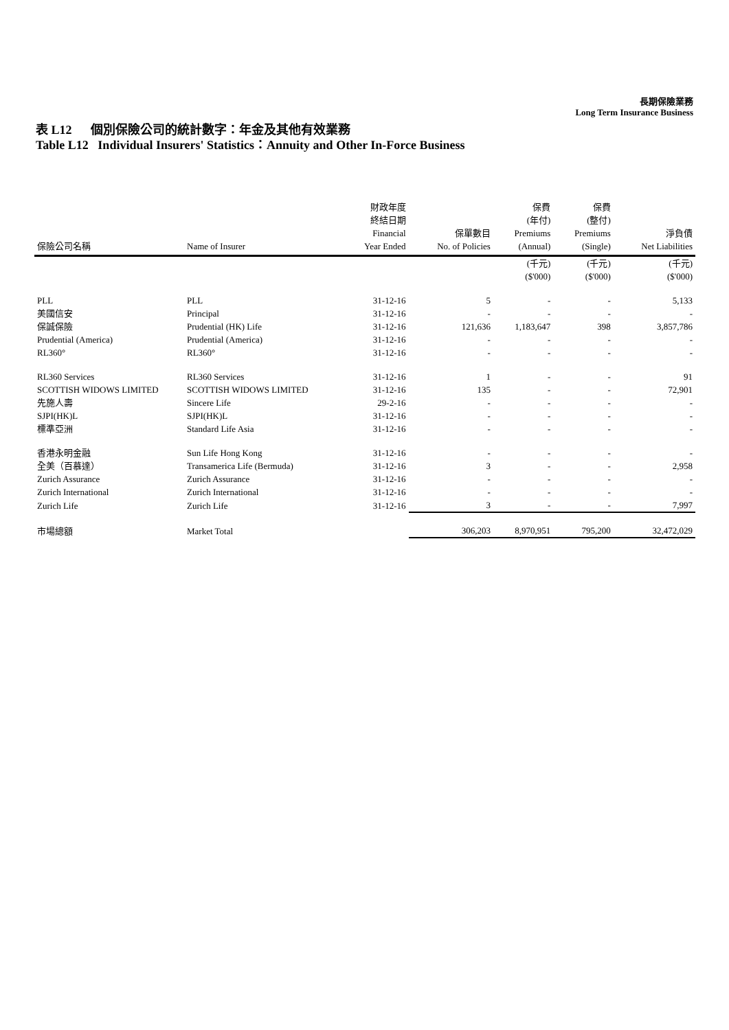長期保險業務
Long Term Insurance Business
表 L12 個別保險公司的統計數字：年金及其他有效業務
Table L12 Individual Insurers' Statistics：Annuity and Other In-Force Business
| 保險公司名稱 | Name of Insurer | 財政年度 終結日期 Financial Year Ended | 保單數目 No. of Policies | 保費 (年付) Premiums (Annual) | 保費 (整付) Premiums (Single) | 淨負債 Net Liabilities |
| --- | --- | --- | --- | --- | --- | --- |
| | | | | (千元) ($'000) | (千元) ($'000) | (千元) ($'000) |
| PLL | PLL | 31-12-16 | 5 | - | - | 5,133 |
| 美國信安 | Principal | 31-12-16 | - | - | - | - |
| 保誠保險 | Prudential (HK) Life | 31-12-16 | 121,636 | 1,183,647 | 398 | 3,857,786 |
| Prudential (America) | Prudential (America) | 31-12-16 | - | - | - | - |
| RL360° | RL360° | 31-12-16 | - | - | - | - |
| RL360 Services | RL360 Services | 31-12-16 | 1 | - | - | 91 |
| SCOTTISH WIDOWS LIMITED | SCOTTISH WIDOWS LIMITED | 31-12-16 | 135 | - | - | 72,901 |
| 先施人壽 | Sincere Life | 29-2-16 | - | - | - | - |
| SJPI(HK)L | SJPI(HK)L | 31-12-16 | - | - | - | - |
| 標準亞洲 | Standard Life Asia | 31-12-16 | - | - | - | - |
| 香港永明金融 | Sun Life Hong Kong | 31-12-16 | - | - | - | - |
| 全美（百慕達） | Transamerica Life (Bermuda) | 31-12-16 | 3 | - | - | 2,958 |
| Zurich Assurance | Zurich Assurance | 31-12-16 | - | - | - | - |
| Zurich International | Zurich International | 31-12-16 | - | - | - | - |
| Zurich Life | Zurich Life | 31-12-16 | 3 | - | - | 7,997 |
| 市場總額 | Market Total | | 306,203 | 8,970,951 | 795,200 | 32,472,029 |